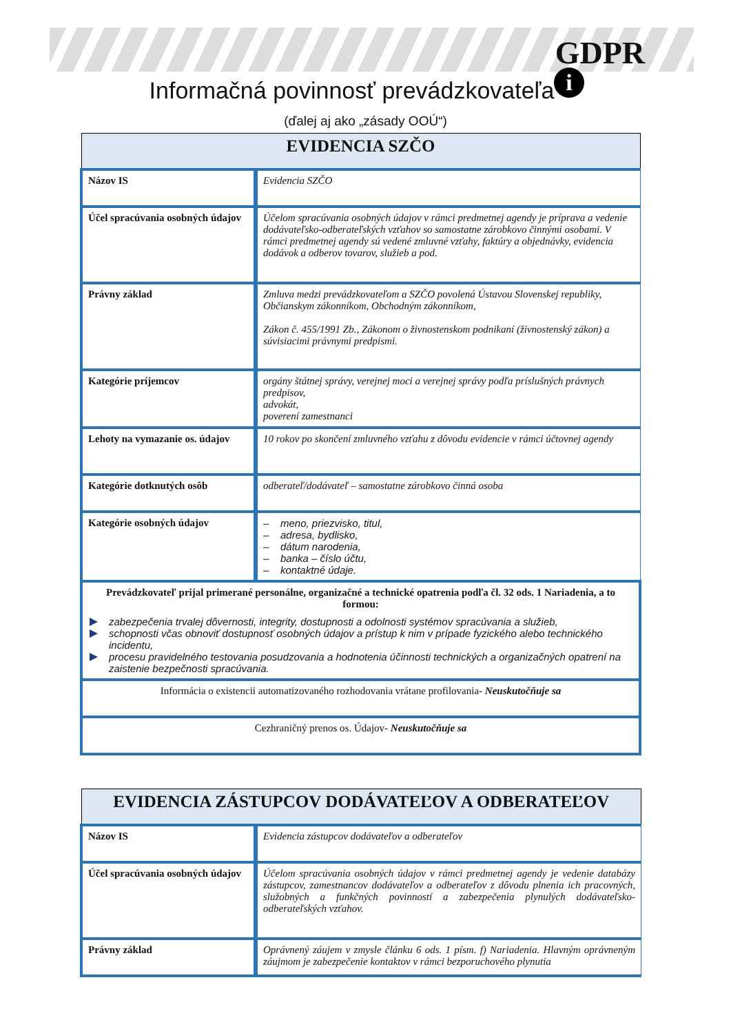GDPR
i
Informačná povinnosť prevádzkovateľa
(ďalej aj ako „zásady OOÚ“)
| EVIDENCIA SZČO | |
| --- | --- |
| Názov IS | Evidencia SZČO |
| Účel spracúvania osobných údajov | Účelom spracúvania osobných údajov v rámci predmetnej agendy je príprava a vedenie dodávateľsko-odberateľských vzťahov so samostatne zárobkovo činnými osobami. V rámci predmetnej agendy sú vedené zmluvné vzťahy, faktúry a objednávky, evidencia dodávok a odberov tovarov, služieb a pod. |
| Právny základ | Zmluva medzi prevádzkovateľom a SZČO povolená Ústavou Slovenskej republiky, Občianskym zákonníkom, Obchodným zákonníkom, Zákon č. 455/1991 Zb., Zákonom o živnostenskom podnikaní (živnostenský zákon) a súvisiacimi právnymi predpismi. |
| Kategórie príjemcov | orgány štátnej správy, verejnej moci a verejnej správy podľa príslušných právnych predpisov, advokát, poverení zamestnanci |
| Lehoty na vymazanie os. údajov | 10 rokov po skončení zmluvného vzťahu z dôvodu evidencie v rámci účtovnej agendy |
| Kategórie dotknutých osôb | odberateľ/dodávateľ – samostatne zárobkovo činná osoba |
| Kategórie osobných údajov | – meno, priezvisko, titul, – adresa, bydlisko, – dátum narodenia, – banka – číslo účtu, – kontaktné údaje. |
| Prevádzkovateľ prijal primerané personálne, organizačné a technické opatrenia podľa čl. 32 ods. 1 Nariadenia, a to formou: zabezpečenia trvalej dôvernosti, integrity, dostupnosti a odolnosti systémov spracúvania a služieb, schopnosti včas obnoviť dostupnosť osobných údajov a prístup k nim v prípade fyzického alebo technického incidentu, procesu pravidelného testovania posudzovania a hodnotenia účinnosti technických a organizačných opatrení na zaistenie bezpečnosti spracúvania. | |
| Informácia o existencii automatizovaného rozhodovania vrátane profilovania- Neuskutočňuje sa | |
| Cezhraničný prenos os. Údajov- Neuskutočňuje sa | |
| EVIDENCIA ZÁSTUPCOV DODÁVATEĽOV A ODBERATEĽOV | |
| --- | --- |
| Názov IS | Evidencia zástupcov dodávateľov a odberateľov |
| Účel spracúvania osobných údajov | Účelom spracúvania osobných údajov v rámci predmetnej agendy je vedenie databázy zástupcov, zamestnancov dodávateľov a odberateľov z dôvodu plnenia ich pracovných, služobných a funkčných povinností a zabezpečenia plynulých dodávateľsko-odberateľských vzťahov. |
| Právny základ | Oprávnený záujem v zmysle článku 6 ods. 1 písm. f) Nariadenia. Hlavným oprávneným záujmom je zabezpečenie kontaktov v rámci bezporuchového plynutia |